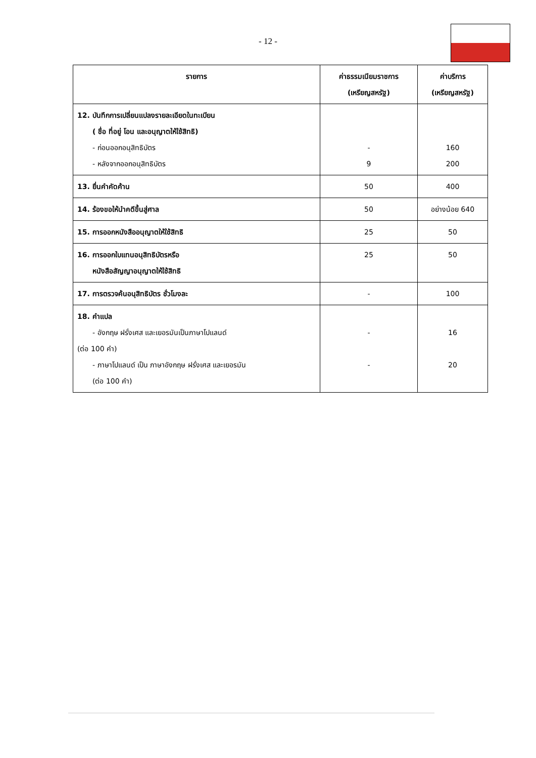- 12 -
| รายการ | ค่าธรรมเนียมราชการ (เหรียญสหรัฐ) | ค่าบริการ (เหรียญสหรัฐ) |
| --- | --- | --- |
| 12. บันทึกการเปลี่ยนแปลงรายละเอียดในทะเบียน ( ชื่อ ที่อยู่ โอน และอนุญาตให้ใช้สิทธิ) - ก่อนออกอนุสิทธิบัตร - หลังจากออกอนุสิทธิบัตร | - 9 | 160 200 |
| 13. ยื่นคำคัดค้าน | 50 | 400 |
| 14. ร้องขอให้นำคดีขึ้นสู่ศาล | 50 | อย่างน้อย 640 |
| 15. การออกหนังสืออนุญาตให้ใช้สิทธิ | 25 | 50 |
| 16. การออกใบแทนอนุสิทธิบัตรหรือ หนังสือสัญญาอนุญาตให้ใช้สิทธิ | 25 | 50 |
| 17. การตรวจค้นอนุสิทธิบัตร ชั่วโมงละ | - | 100 |
| 18. คำแปล - อังกฤษ ฝรั่งเศส และเยอรมันเป็นภาษาโปแลนด์ (ต่อ 100 คำ) - ภาษาโปแลนด์ เป็น ภาษาอังกฤษ ฝรั่งเศส และเยอรมัน (ต่อ 100 คำ) | - - | 16 20 |